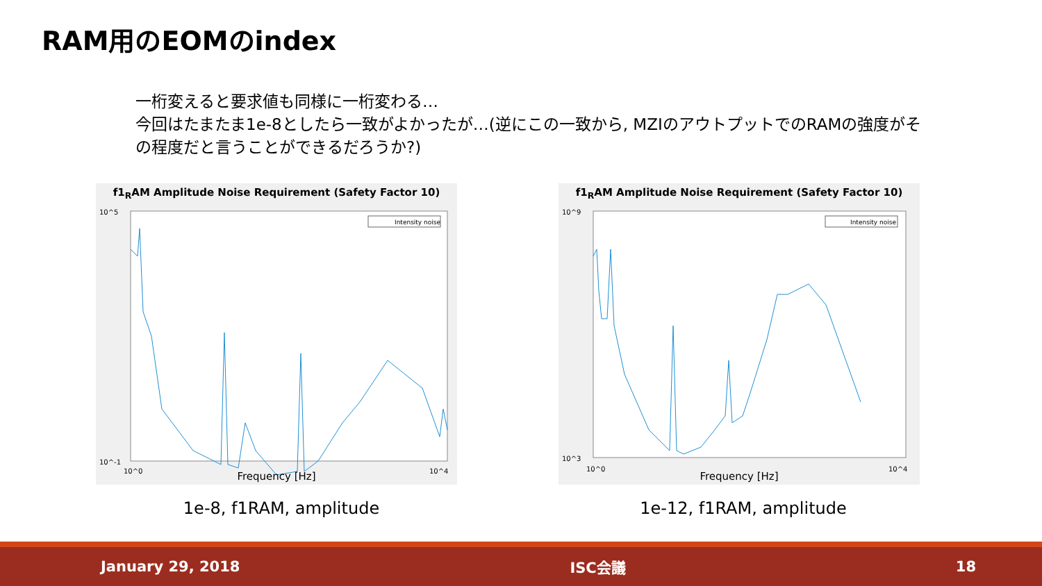RAM用のEOMのindex
一桁変えると要求値も同様に一桁変わる…
今回はたまたま1e-8としたら一致がよかったが…(逆にこの一致から, MZIのアウトプットでのRAMの強度がその程度だと言うことができるだろうか?)
f1<sub>R</sub>AM Amplitude Noise Requirement (Safety Factor 10)
Intensity noise
10^5
10^-1
10^0
10^4
Frequency [Hz]
1e-8, f1RAM, amplitude
f1<sub>R</sub>AM Amplitude Noise Requirement (Safety Factor 10)
Intensity noise
10^9
10^3
10^0
10^4
Frequency [Hz]
1e-12, f1RAM, amplitude
January 29, 2018 ISC会議 18